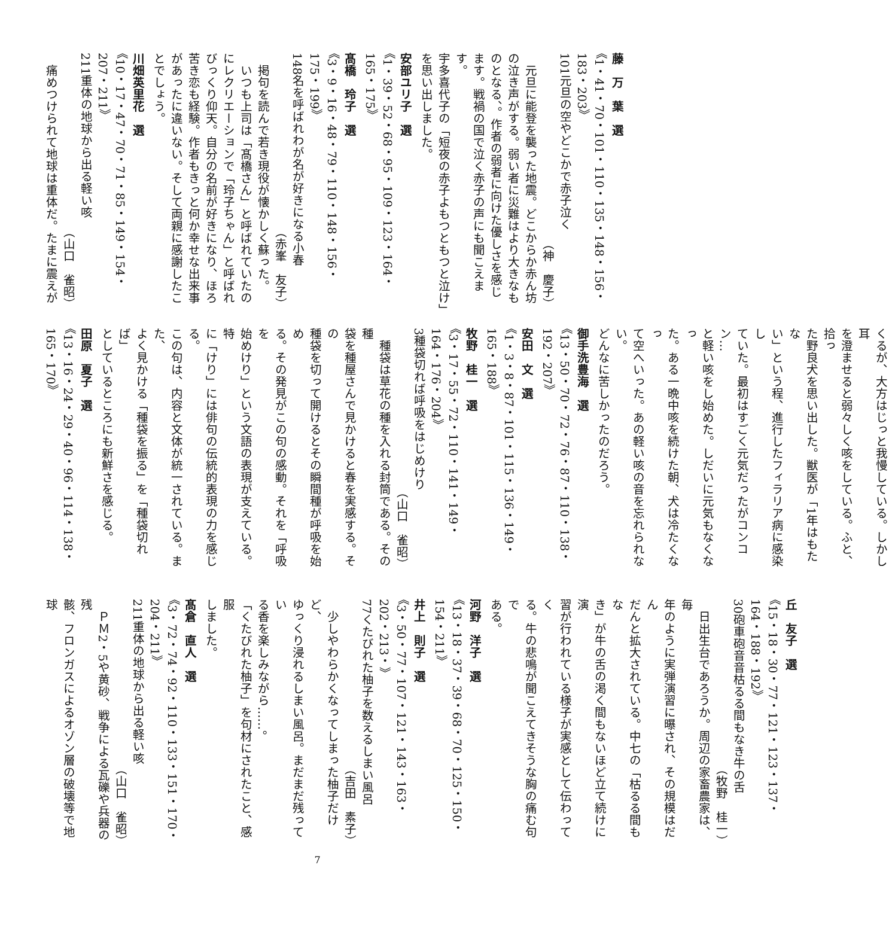藤　万　葉　選
《1・41・70・101・110・135・148・156・183・203》
101元旦の空やどこかで赤子泣く
（神　慶子）
　元旦に能登を襲った地震。どこからか赤ん坊
の泣き声がする。弱い者に災難はより大きなも
のとなる、。作者の弱者に向けた優しさを感じ
ます。戦禍の国で泣く赤子の声にも聞こえます。
宇多喜代子の「短夜の赤子よもつともつと泣け」
を思い出しました。
安部ユリ子　選
《1・39・52・68・95・109・123・164・165・175》
髙橋　玲子　選
《3・9・16・48・79・110・148・156・175・199》
148名を呼ばれわが名が好きになる小春
（赤峯　友子）
　掲句を読んで若き現役が懐かしく蘇った。
　いつも上司は「髙橋さん」と呼ばれていたの
にレクリエーションで「玲子ちゃん」と呼ばれ
びっくり仰天。自分の名前が好きになり、ほろ
苦き恋も経験。作者もきっと何か幸せな出来事
があったに違いない。そして両親に感謝したこ
とでしょう。
川畑英里花　選
《10・17・47・70・71・85・149・154・207・211》
211重体の地球から出る軽い咳
（山口　雀昭）
　痛めつけられて地球は重体だ。たまに震えが
くるが、大方はじっと我慢している。しかし耳
を澄ませると弱々しく咳をしている。ふと、拾っ
た野良犬を思い出した。獣医が「1年はもたな
い」という程、進行したフィラリア病に感染し
ていた。最初はすごく元気だったがコンコン…
と軽い咳をし始めた。しだいに元気もなくなっ
た。ある一晩中咳を続けた朝、犬は冷たくなっ
て空へいった。あの軽い咳の音を忘れられない。
どんなに苦しかったのだろう。
御手洗豊海　選
《13・50・70・72・76・87・110・138・192・207》
安田　文　選
《1・3・8・87・101・115・136・149・165・188》
牧野　桂一　選
《3・17・55・72・110・141・149・164・176・204》
3種袋切れば呼吸をはじめけり
（山口　雀昭）
　種袋は草花の種を入れる封筒である。その種
袋を種屋さんで見かけると春を実感する。その
種袋を切って開けるとその瞬間種が呼吸を始め
る。その発見がこの句の感動。それを「呼吸を
始めけり」という文語の表現が支えている。特
に「けり」には俳句の伝統的表現の力を感じる。
この句は、内容と文体が統一されている。また、
よく見かける「種袋を振る」を「種袋切れば」
としているところにも新鮮さを感じる。
田原　夏子　選
《13・16・24・29・40・96・114・138・165・170》
丘　友子　選
《15・18・30・77・121・123・137・164・188・192》
30砲車砲音音枯るる間もなき牛の舌
（牧野　桂一）
　日出生台であろうか。周辺の家畜農家は、毎
年のように実弾演習に曝され、その規模はだん
だんと拡大されている。中七の「枯るる間もな
き」が牛の舌の渇く間もないほど立て続けに演
習が行われている様子が実感として伝わってく
る。牛の悲鳴が聞こえてきそうな胸の痛む句で
ある。
河野　洋子　選
《13・18・37・39・68・70・125・150・154・211》
井上　則子　選
《3・50・77・107・121・143・163・202・213・》
77くたびれた柚子を数えるしまい風呂
（吉田　素子）
　少しやわらかくなってしまった柚子だけど、
ゆっくり浸れるしまい風呂。まだまだ残ってい
る香を楽しみながら……。
「くたびれた柚子」を句材にされたこと、感服
しました。
髙倉　直人　選
《3・72・74・92・110・133・151・170・204・211》
211重体の地球から出る軽い咳
（山口　雀昭）
　ＰＭ2・5や黄砂、戦争による瓦礫や兵器の残
骸、フロンガスによるオゾン層の破壊等で地球
7